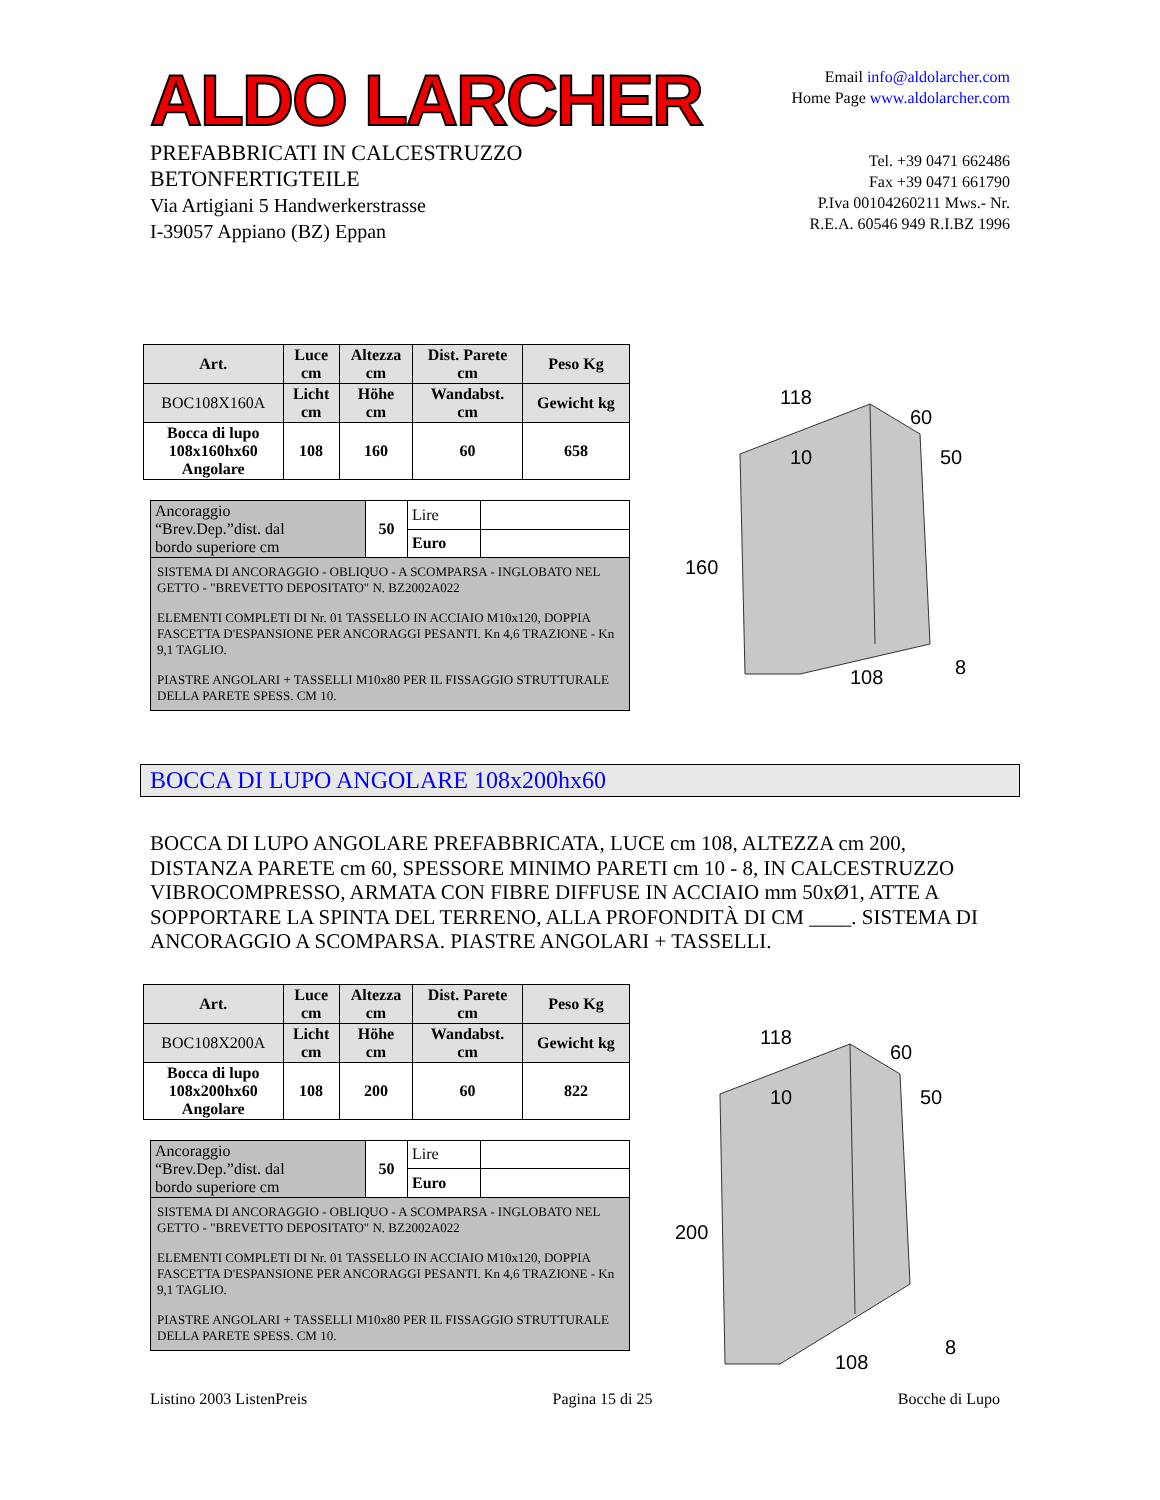ALDO LARCHER
PREFABBRICATI IN CALCESTRUZZO
BETONFERTIGTEILE
Via Artigiani 5 Handwerkerstrasse
I-39057 Appiano (BZ) Eppan
Email info@aldolarcher.com
Home Page www.aldolarcher.com
Tel. +39 0471 662486
Fax +39 0471 661790
P.Iva 00104260211 Mws.- Nr.
R.E.A. 60546 949 R.I.BZ 1996
| Art. | Luce cm | Altezza cm | Dist. Parete cm | Peso Kg |
| --- | --- | --- | --- | --- |
| BOC108X160A | Licht cm | Höhe cm | Wandabst. cm | Gewicht kg |
| Bocca di lupo 108x160hx60 Angolare | 108 | 160 | 60 | 658 |
| Ancoraggio “Brev.Dep.”dist. dal bordo superiore cm | 50 | Lire | |
| | | Euro | |
| SISTEMA DI ANCORAGGIO - OBLIQUO - A SCOMPARSA - INGLOBATO NEL GETTO - "BREVETTO DEPOSITATO" N. BZ2002A022 ELEMENTI COMPLETI DI Nr. 01 TASSELLO IN ACCIAIO M10x120, DOPPIA FASCETTA D'ESPANSIONE PER ANCORAGGI PESANTI. Kn 4,6 TRAZIONE - Kn 9,1 TAGLIO. PIASTRE ANGOLARI + TASSELLI M10x80 PER IL FISSAGGIO STRUTTURALE DELLA PARETE SPESS. CM 10. | | | |
118
10
60
50
160
108
8
BOCCA DI LUPO ANGOLARE 108x200hx60
BOCCA DI LUPO ANGOLARE PREFABBRICATA, LUCE cm 108, ALTEZZA cm 200, DISTANZA PARETE cm 60, SPESSORE MINIMO PARETI cm 10 - 8, IN CALCESTRUZZO VIBROCOMPRESSO, ARMATA CON FIBRE DIFFUSE IN ACCIAIO mm 50xØ1, ATTE A SOPPORTARE LA SPINTA DEL TERRENO, ALLA PROFONDITÀ DI CM ____. SISTEMA DI ANCORAGGIO A SCOMPARSA. PIASTRE ANGOLARI + TASSELLI.
| Art. | Luce cm | Altezza cm | Dist. Parete cm | Peso Kg |
| --- | --- | --- | --- | --- |
| BOC108X200A | Licht cm | Höhe cm | Wandabst. cm | Gewicht kg |
| Bocca di lupo 108x200hx60 Angolare | 108 | 200 | 60 | 822 |
| Ancoraggio “Brev.Dep.”dist. dal bordo superiore cm | 50 | Lire | |
| | | Euro | |
| SISTEMA DI ANCORAGGIO - OBLIQUO - A SCOMPARSA - INGLOBATO NEL GETTO - "BREVETTO DEPOSITATO" N. BZ2002A022 ELEMENTI COMPLETI DI Nr. 01 TASSELLO IN ACCIAIO M10x120, DOPPIA FASCETTA D'ESPANSIONE PER ANCORAGGI PESANTI. Kn 4,6 TRAZIONE - Kn 9,1 TAGLIO. PIASTRE ANGOLARI + TASSELLI M10x80 PER IL FISSAGGIO STRUTTURALE DELLA PARETE SPESS. CM 10. | | | |
118
10
60
50
200
108
8
Listino 2003 ListenPreis Pagina 15 di 25 Bocche di Lupo